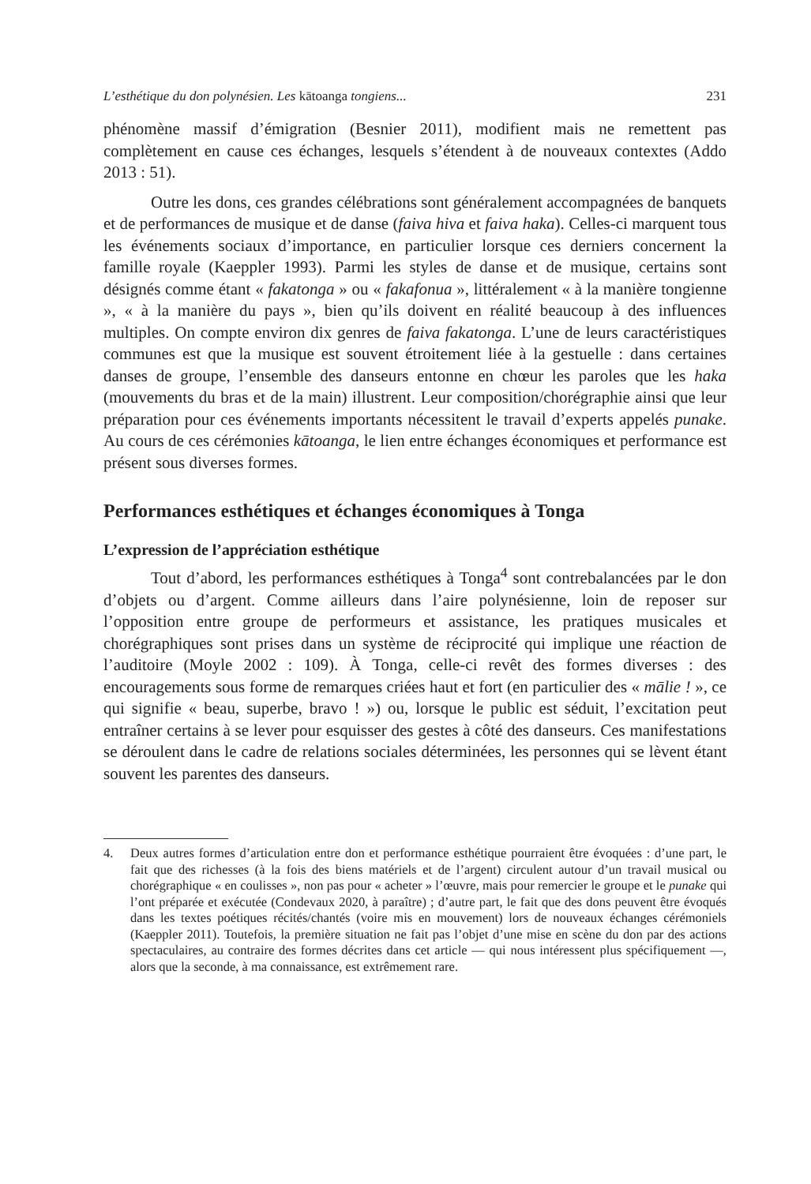L’esthétique du don polynésien. Les kātoanga tongiens... 231
phénomène massif d’émigration (Besnier 2011), modifient mais ne remettent pas complètement en cause ces échanges, lesquels s’étendent à de nouveaux contextes (Addo 2013 : 51).
Outre les dons, ces grandes célébrations sont généralement accompagnées de banquets et de performances de musique et de danse (faiva hiva et faiva haka). Celles-ci marquent tous les événements sociaux d’importance, en particulier lorsque ces derniers concernent la famille royale (Kaeppler 1993). Parmi les styles de danse et de musique, certains sont désignés comme étant « fakatonga » ou « fakafonua », littéralement « à la manière tongienne », « à la manière du pays », bien qu’ils doivent en réalité beaucoup à des influences multiples. On compte environ dix genres de faiva fakatonga. L’une de leurs caractéristiques communes est que la musique est souvent étroitement liée à la gestuelle : dans certaines danses de groupe, l’ensemble des danseurs entonne en chœur les paroles que les haka (mouvements du bras et de la main) illustrent. Leur composition/chorégraphie ainsi que leur préparation pour ces événements importants nécessitent le travail d’experts appelés punake. Au cours de ces cérémonies kātoanga, le lien entre échanges économiques et performance est présent sous diverses formes.
Performances esthétiques et échanges économiques à Tonga
L’expression de l’appréciation esthétique
Tout d’abord, les performances esthétiques à Tonga<sup>4</sup> sont contrebalancées par le don d’objets ou d’argent. Comme ailleurs dans l’aire polynésienne, loin de reposer sur l’opposition entre groupe de performeurs et assistance, les pratiques musicales et chorégraphiques sont prises dans un système de réciprocité qui implique une réaction de l’auditoire (Moyle 2002 : 109). À Tonga, celle-ci revêt des formes diverses : des encouragements sous forme de remarques criées haut et fort (en particulier des « mālie ! », ce qui signifie « beau, superbe, bravo ! ») ou, lorsque le public est séduit, l’excitation peut entraîner certains à se lever pour esquisser des gestes à côté des danseurs. Ces manifestations se déroulent dans le cadre de relations sociales déterminées, les personnes qui se lèvent étant souvent les parentes des danseurs.
4. Deux autres formes d’articulation entre don et performance esthétique pourraient être évoquées : d’une part, le fait que des richesses (à la fois des biens matériels et de l’argent) circulent autour d’un travail musical ou chorégraphique « en coulisses », non pas pour « acheter » l’œuvre, mais pour remercier le groupe et le punake qui l’ont préparée et exécutée (Condevaux 2020, à paraître) ; d’autre part, le fait que des dons peuvent être évoqués dans les textes poétiques récités/chantés (voire mis en mouvement) lors de nouveaux échanges cérémoniels (Kaeppler 2011). Toutefois, la première situation ne fait pas l’objet d’une mise en scène du don par des actions spectaculaires, au contraire des formes décrites dans cet article — qui nous intéressent plus spécifiquement —, alors que la seconde, à ma connaissance, est extrêmement rare.